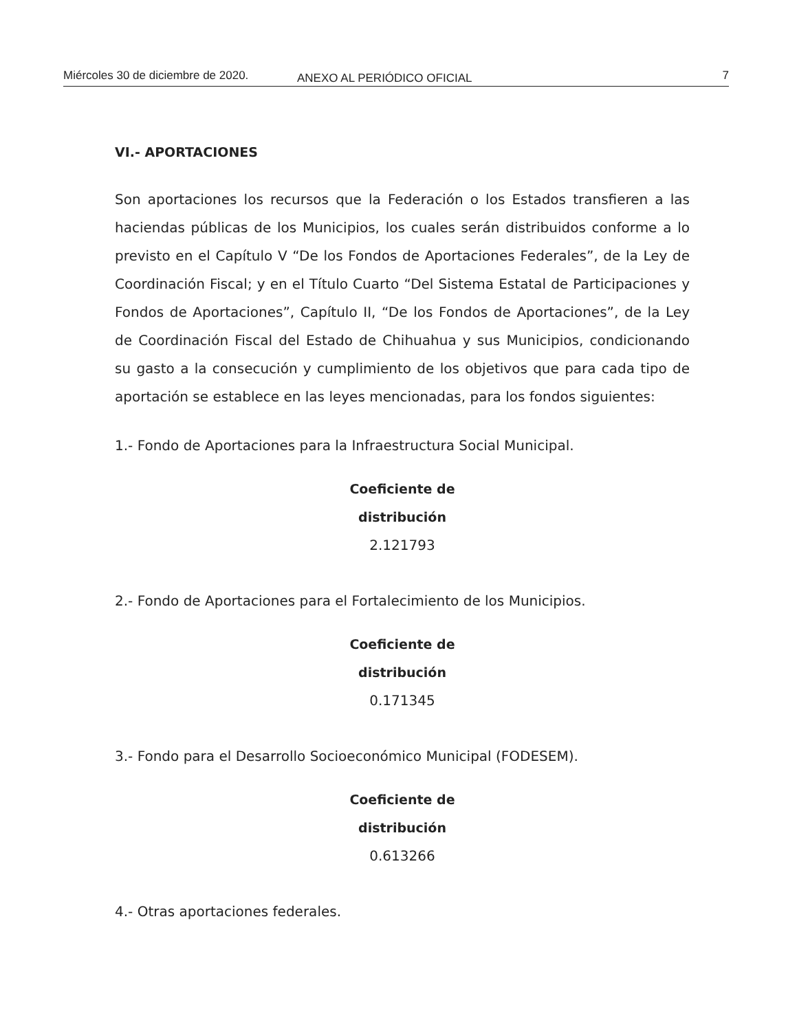Miércoles 30 de diciembre de 2020. ANEXO AL PERIÓDICO OFICIAL 7
VI.- APORTACIONES
Son aportaciones los recursos que la Federación o los Estados transfieren a las haciendas públicas de los Municipios, los cuales serán distribuidos conforme a lo previsto en el Capítulo V “De los Fondos de Aportaciones Federales”, de la Ley de Coordinación Fiscal; y en el Título Cuarto “Del Sistema Estatal de Participaciones y Fondos de Aportaciones”, Capítulo II, “De los Fondos de Aportaciones”, de la Ley de Coordinación Fiscal del Estado de Chihuahua y sus Municipios, condicionando su gasto a la consecución y cumplimiento de los objetivos que para cada tipo de aportación se establece en las leyes mencionadas, para los fondos siguientes:
1.- Fondo de Aportaciones para la Infraestructura Social Municipal.
Coeficiente de
distribución
2.121793
2.- Fondo de Aportaciones para el Fortalecimiento de los Municipios.
Coeficiente de
distribución
0.171345
3.- Fondo para el Desarrollo Socioeconómico Municipal (FODESEM).
Coeficiente de
distribución
0.613266
4.- Otras aportaciones federales.